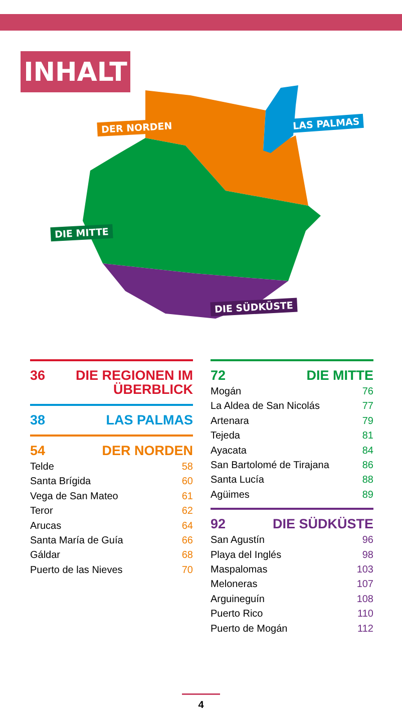INHALT
DER NORDEN LAS PALMAS
DIE MITTE
DIE SÜDKÜSTE
36 DIE REGIONEN IM
ÜBERBLICK
38 LAS PALMAS
54 DER NORDEN
Telde 58
Santa Brígida 60
Vega de San Mateo 61
Teror 62
Arucas 64
Santa María de Guía 66
Gáldar 68
Puerto de las Nieves 70
72 DIE MITTE
Mogán 76
La Aldea de San Nicolás 77
Artenara 79
Tejeda 81
Ayacata 84
San Bartolomé de Tirajana 86
Santa Lucía 88
Agüimes 89
92 DIE SÜDKÜSTE
San Agustín 96
Playa del Inglés 98
Maspalomas 103
Meloneras 107
Arguineguín 108
Puerto Rico 110
Puerto de Mogán 112
4